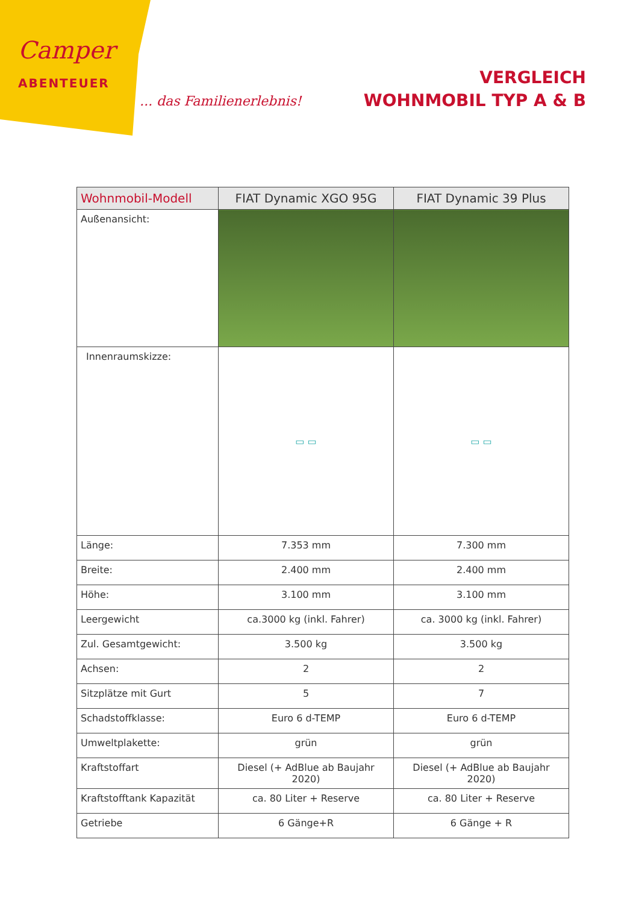Camper
ABENTEUER
... das Familienerlebnis!
VERGLEICH
WOHNMOBIL TYP A & B
| Wohnmobil-Modell | FIAT Dynamic XGO 95G | FIAT Dynamic 39 Plus |
| --- | --- | --- |
| Außenansicht: | | |
| Innenraumskizze: | ▭ ▭ | ▭ ▭ |
| Länge: | 7.353 mm | 7.300 mm |
| Breite: | 2.400 mm | 2.400 mm |
| Höhe: | 3.100 mm | 3.100 mm |
| Leergewicht | ca.3000 kg (inkl. Fahrer) | ca. 3000 kg (inkl. Fahrer) |
| Zul. Gesamtgewicht: | 3.500 kg | 3.500 kg |
| Achsen: | 2 | 2 |
| Sitzplätze mit Gurt | 5 | 7 |
| Schadstoffklasse: | Euro 6 d-TEMP | Euro 6 d-TEMP |
| Umweltplakette: | grün | grün |
| Kraftstoffart | Diesel (+ AdBlue ab Baujahr 2020) | Diesel (+ AdBlue ab Baujahr 2020) |
| Kraftstofftank Kapazität | ca. 80 Liter + Reserve | ca. 80 Liter + Reserve |
| Getriebe | 6 Gänge+R | 6 Gänge + R |